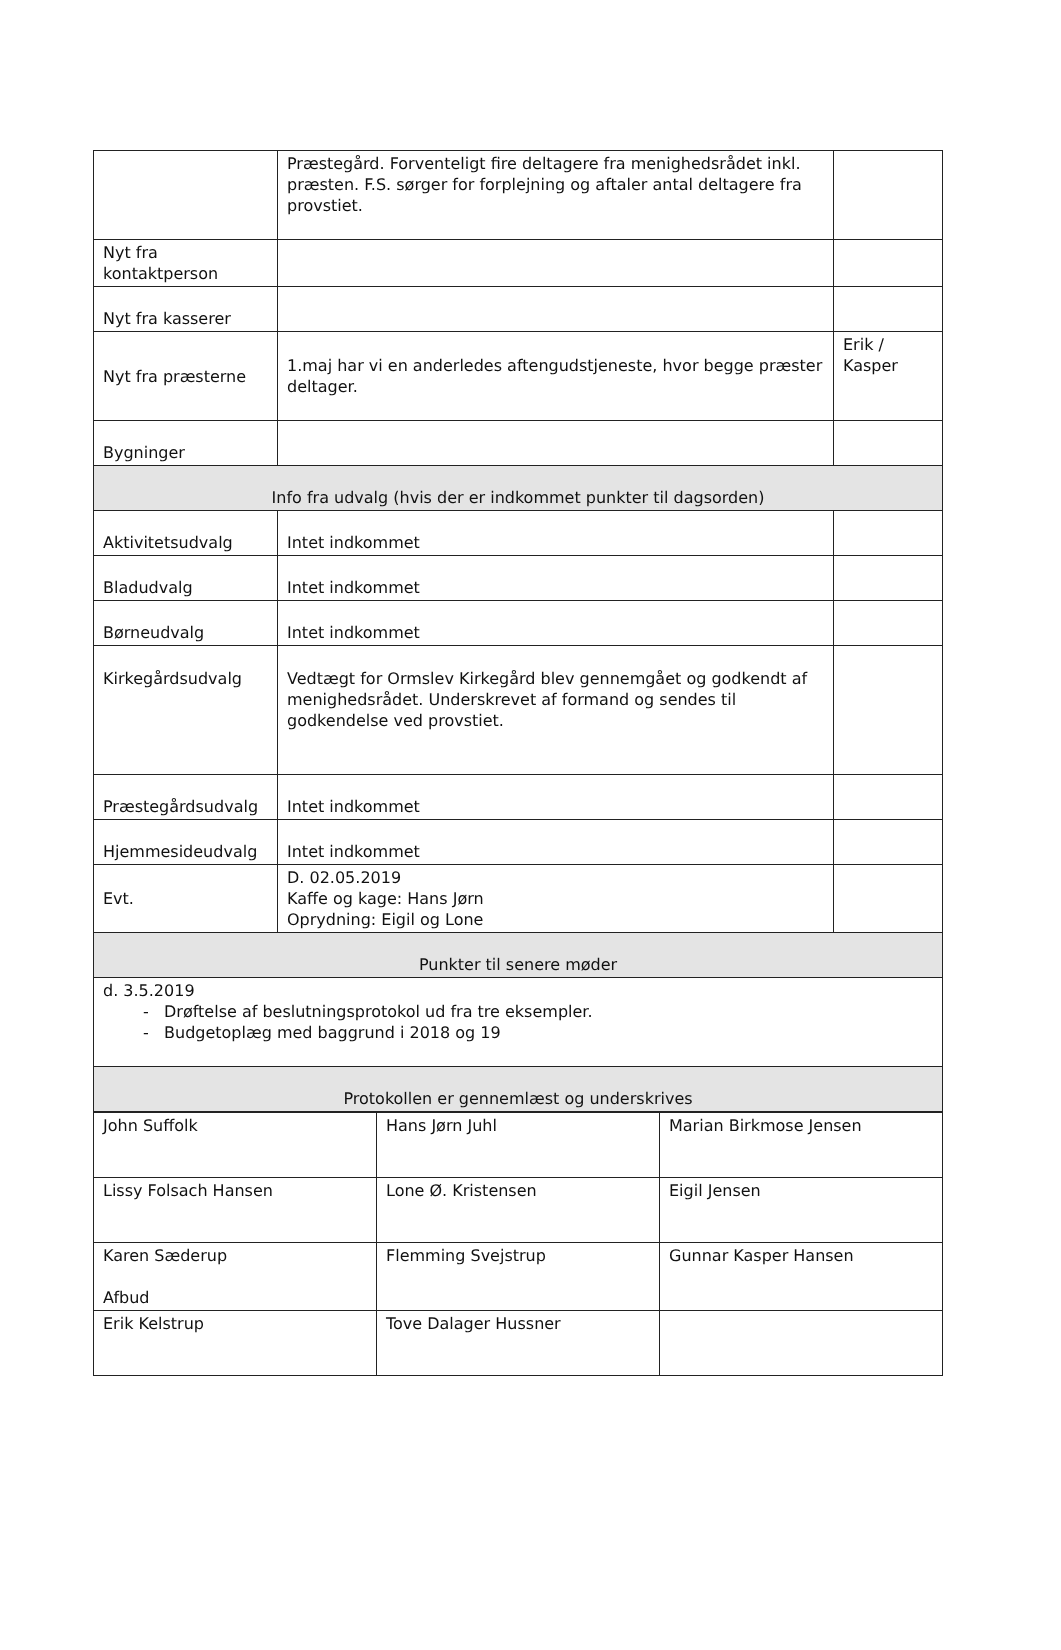| | Præstegård. Forventeligt fire deltagere fra menighedsrådet inkl. præsten. F.S. sørger for forplejning og aftaler antal deltagere fra provstiet. | |
| Nyt fra kontaktperson | | |
| Nyt fra kasserer | | |
| Nyt fra præsterne | 1.maj har vi en anderledes aftengudstjeneste, hvor begge præster deltager. | Erik / Kasper |
| Bygninger | | |
| Info fra udvalg (hvis der er indkommet punkter til dagsorden) | | |
| Aktivitetsudvalg | Intet indkommet | |
| Bladudvalg | Intet indkommet | |
| Børneudvalg | Intet indkommet | |
| Kirkegårdsudvalg | Vedtægt for Ormslev Kirkegård blev gennemgået og godkendt af menighedsrådet. Underskrevet af formand og sendes til godkendelse ved provstiet. | |
| Præstegårdsudvalg | Intet indkommet | |
| Hjemmesideudvalg | Intet indkommet | |
| Evt. | D. 02.05.2019 Kaffe og kage: Hans Jørn Oprydning: Eigil og Lone | |
| Punkter til senere møder | | |
| d. 3.5.2019 - Drøftelse af beslutningsprotokol ud fra tre eksempler. - Budgetoplæg med baggrund i 2018 og 19 | | |
| Protokollen er gennemlæst og underskrives | | |
| John Suffolk | Hans Jørn Juhl | Marian Birkmose Jensen |
| Lissy Folsach Hansen | Lone Ø. Kristensen | Eigil Jensen |
| Karen Sæderup Afbud | Flemming Svejstrup | Gunnar Kasper Hansen |
| Erik Kelstrup | Tove Dalager Hussner | |